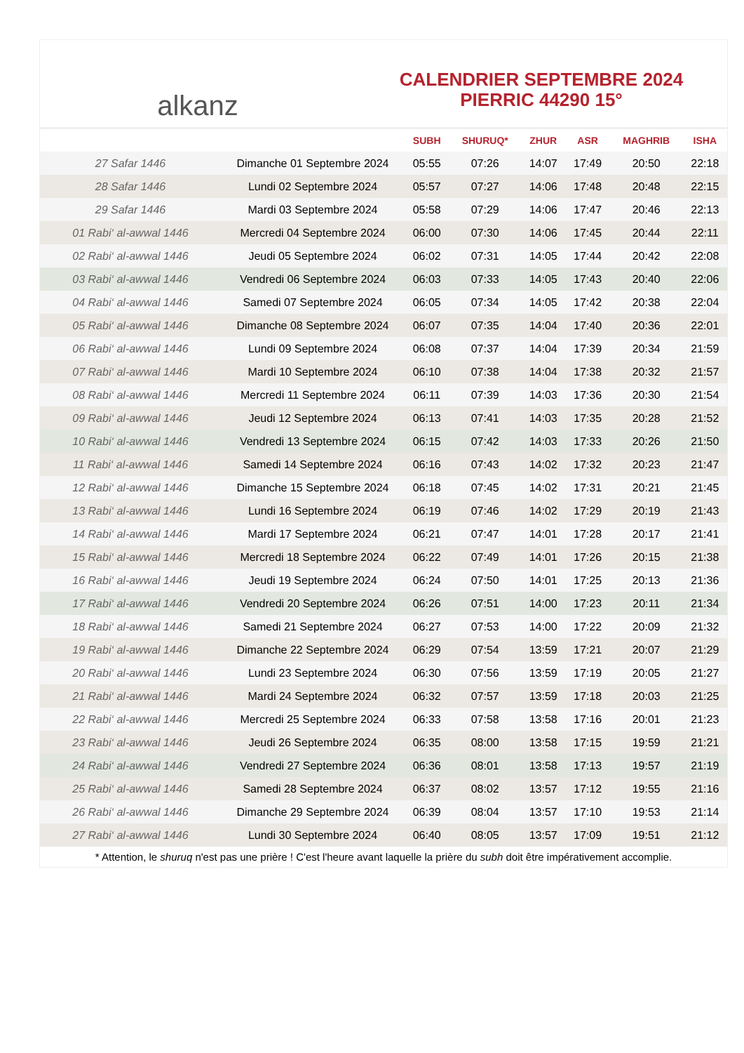alkanz
CALENDRIER SEPTEMBRE 2024
PIERRIC 44290 15°
| | | SUBH | SHURUQ* | ZHUR | ASR | MAGHRIB | ISHA |
| --- | --- | --- | --- | --- | --- | --- | --- |
| 27 Safar 1446 | Dimanche 01 Septembre 2024 | 05:55 | 07:26 | 14:07 | 17:49 | 20:50 | 22:18 |
| 28 Safar 1446 | Lundi 02 Septembre 2024 | 05:57 | 07:27 | 14:06 | 17:48 | 20:48 | 22:15 |
| 29 Safar 1446 | Mardi 03 Septembre 2024 | 05:58 | 07:29 | 14:06 | 17:47 | 20:46 | 22:13 |
| 01 Rabi‘ al-awwal 1446 | Mercredi 04 Septembre 2024 | 06:00 | 07:30 | 14:06 | 17:45 | 20:44 | 22:11 |
| 02 Rabi‘ al-awwal 1446 | Jeudi 05 Septembre 2024 | 06:02 | 07:31 | 14:05 | 17:44 | 20:42 | 22:08 |
| 03 Rabi‘ al-awwal 1446 | Vendredi 06 Septembre 2024 | 06:03 | 07:33 | 14:05 | 17:43 | 20:40 | 22:06 |
| 04 Rabi‘ al-awwal 1446 | Samedi 07 Septembre 2024 | 06:05 | 07:34 | 14:05 | 17:42 | 20:38 | 22:04 |
| 05 Rabi‘ al-awwal 1446 | Dimanche 08 Septembre 2024 | 06:07 | 07:35 | 14:04 | 17:40 | 20:36 | 22:01 |
| 06 Rabi‘ al-awwal 1446 | Lundi 09 Septembre 2024 | 06:08 | 07:37 | 14:04 | 17:39 | 20:34 | 21:59 |
| 07 Rabi‘ al-awwal 1446 | Mardi 10 Septembre 2024 | 06:10 | 07:38 | 14:04 | 17:38 | 20:32 | 21:57 |
| 08 Rabi‘ al-awwal 1446 | Mercredi 11 Septembre 2024 | 06:11 | 07:39 | 14:03 | 17:36 | 20:30 | 21:54 |
| 09 Rabi‘ al-awwal 1446 | Jeudi 12 Septembre 2024 | 06:13 | 07:41 | 14:03 | 17:35 | 20:28 | 21:52 |
| 10 Rabi‘ al-awwal 1446 | Vendredi 13 Septembre 2024 | 06:15 | 07:42 | 14:03 | 17:33 | 20:26 | 21:50 |
| 11 Rabi‘ al-awwal 1446 | Samedi 14 Septembre 2024 | 06:16 | 07:43 | 14:02 | 17:32 | 20:23 | 21:47 |
| 12 Rabi‘ al-awwal 1446 | Dimanche 15 Septembre 2024 | 06:18 | 07:45 | 14:02 | 17:31 | 20:21 | 21:45 |
| 13 Rabi‘ al-awwal 1446 | Lundi 16 Septembre 2024 | 06:19 | 07:46 | 14:02 | 17:29 | 20:19 | 21:43 |
| 14 Rabi‘ al-awwal 1446 | Mardi 17 Septembre 2024 | 06:21 | 07:47 | 14:01 | 17:28 | 20:17 | 21:41 |
| 15 Rabi‘ al-awwal 1446 | Mercredi 18 Septembre 2024 | 06:22 | 07:49 | 14:01 | 17:26 | 20:15 | 21:38 |
| 16 Rabi‘ al-awwal 1446 | Jeudi 19 Septembre 2024 | 06:24 | 07:50 | 14:01 | 17:25 | 20:13 | 21:36 |
| 17 Rabi‘ al-awwal 1446 | Vendredi 20 Septembre 2024 | 06:26 | 07:51 | 14:00 | 17:23 | 20:11 | 21:34 |
| 18 Rabi‘ al-awwal 1446 | Samedi 21 Septembre 2024 | 06:27 | 07:53 | 14:00 | 17:22 | 20:09 | 21:32 |
| 19 Rabi‘ al-awwal 1446 | Dimanche 22 Septembre 2024 | 06:29 | 07:54 | 13:59 | 17:21 | 20:07 | 21:29 |
| 20 Rabi‘ al-awwal 1446 | Lundi 23 Septembre 2024 | 06:30 | 07:56 | 13:59 | 17:19 | 20:05 | 21:27 |
| 21 Rabi‘ al-awwal 1446 | Mardi 24 Septembre 2024 | 06:32 | 07:57 | 13:59 | 17:18 | 20:03 | 21:25 |
| 22 Rabi‘ al-awwal 1446 | Mercredi 25 Septembre 2024 | 06:33 | 07:58 | 13:58 | 17:16 | 20:01 | 21:23 |
| 23 Rabi‘ al-awwal 1446 | Jeudi 26 Septembre 2024 | 06:35 | 08:00 | 13:58 | 17:15 | 19:59 | 21:21 |
| 24 Rabi‘ al-awwal 1446 | Vendredi 27 Septembre 2024 | 06:36 | 08:01 | 13:58 | 17:13 | 19:57 | 21:19 |
| 25 Rabi‘ al-awwal 1446 | Samedi 28 Septembre 2024 | 06:37 | 08:02 | 13:57 | 17:12 | 19:55 | 21:16 |
| 26 Rabi‘ al-awwal 1446 | Dimanche 29 Septembre 2024 | 06:39 | 08:04 | 13:57 | 17:10 | 19:53 | 21:14 |
| 27 Rabi‘ al-awwal 1446 | Lundi 30 Septembre 2024 | 06:40 | 08:05 | 13:57 | 17:09 | 19:51 | 21:12 |
* Attention, le shuruq n'est pas une prière ! C'est l'heure avant laquelle la prière du subh doit être impérativement accomplie.